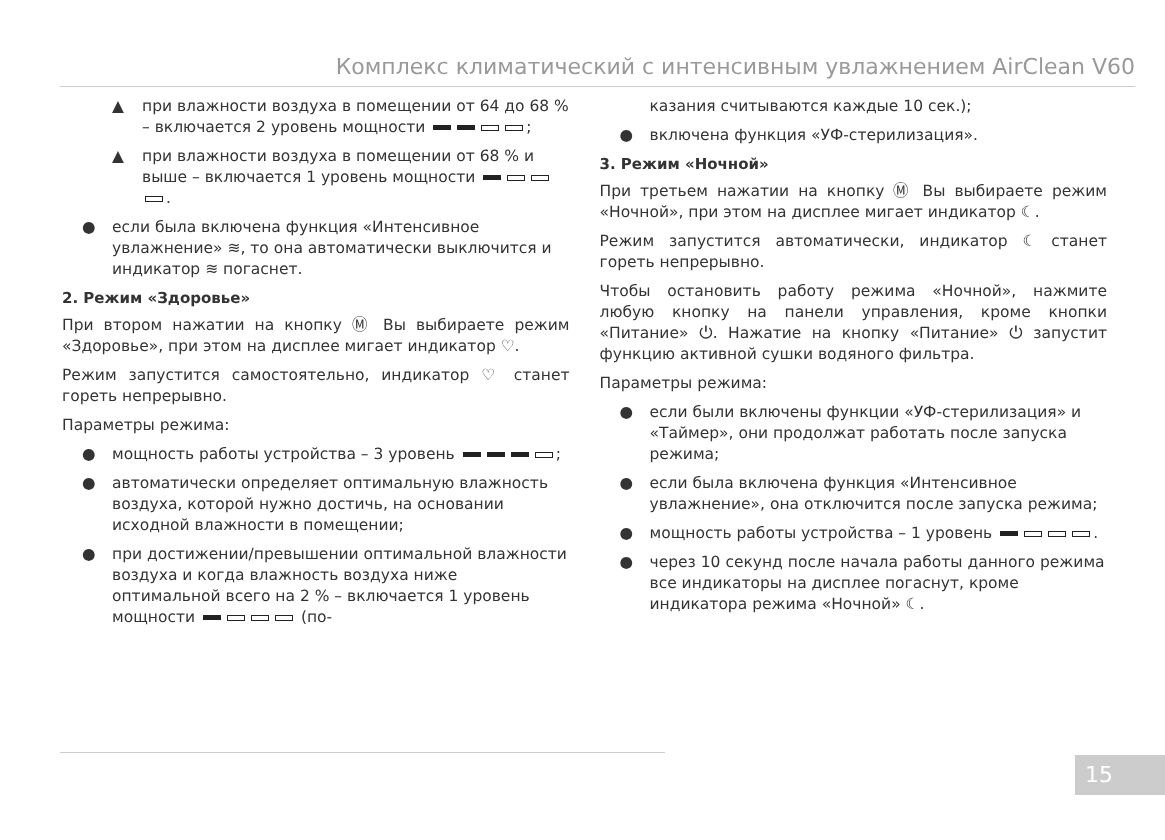Комплекс климатический с интенсивным увлажнением AirClean V60
▲ при влажности воздуха в помещении от 64 до 68 % – включается 2 уровень мощности ;
▲ при влажности воздуха в помещении от 68 % и выше – включается 1 уровень мощности .
● если была включена функция «Интенсивное увлажнение» ≋, то она автоматически выключится и индикатор ≋ погаснет.
2. Режим «Здоровье»
При втором нажатии на кнопку Ⓜ Вы выбираете режим «Здоровье», при этом на дисплее мигает индикатор ♡.
Режим запустится самостоятельно, индикатор ♡ станет гореть непрерывно.
Параметры режима:
● мощность работы устройства – 3 уровень ;
● автоматически определяет оптимальную влажность воздуха, которой нужно достичь, на основании исходной влажности в помещении;
● при достижении/превышении оптимальной влажности воздуха и когда влажность воздуха ниже оптимальной всего на 2 % – включается 1 уровень мощности (по-
казания считываются каждые 10 сек.);
● включена функция «УФ-стерилизация».
3. Режим «Ночной»
При третьем нажатии на кнопку Ⓜ Вы выбираете режим «Ночной», при этом на дисплее мигает индикатор ☾.
Режим запустится автоматически, индикатор ☾ станет гореть непрерывно.
Чтобы остановить работу режима «Ночной», нажмите любую кнопку на панели управления, кроме кнопки «Питание» ⏻. Нажатие на кнопку «Питание» ⏻ запустит функцию активной сушки водяного фильтра.
Параметры режима:
● если были включены функции «УФ-стерилизация» и «Таймер», они продолжат работать после запуска режима;
● если была включена функция «Интенсивное увлажнение», она отключится после запуска режима;
● мощность работы устройства – 1 уровень .
● через 10 секунд после начала работы данного режима все индикаторы на дисплее погаснут, кроме индикатора режима «Ночной» ☾.
15